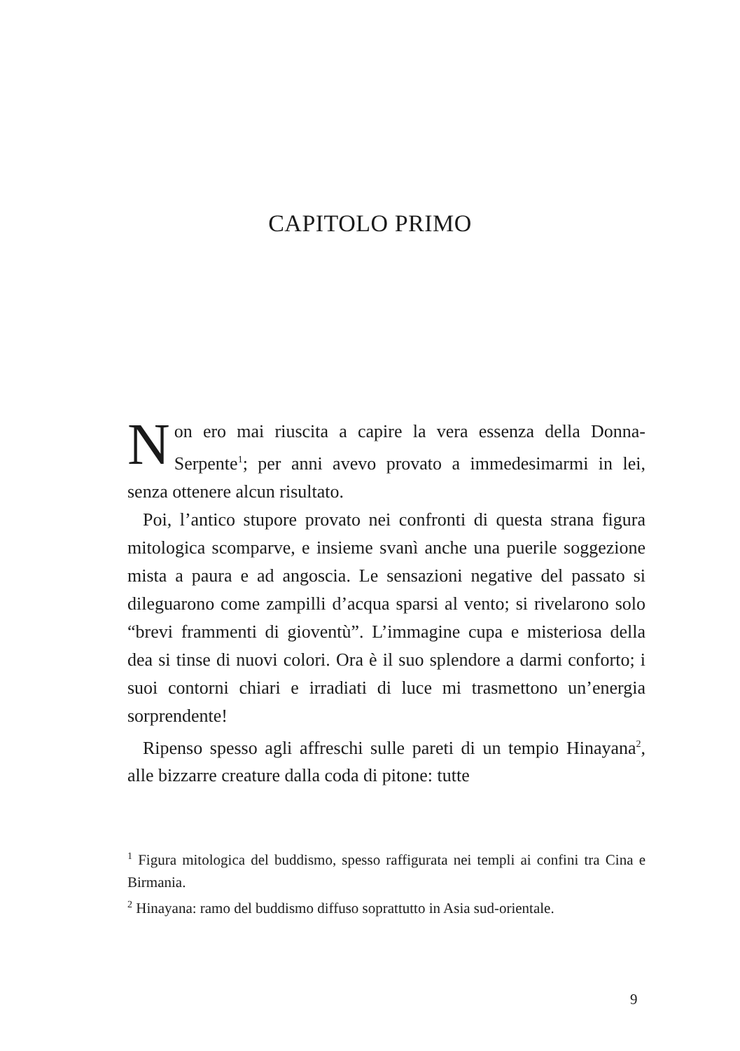CAPITOLO PRIMO
Non ero mai riuscita a capire la vera essenza della Donna-Serpente<sup>1</sup>; per anni avevo provato a immedesimarmi in lei, senza ottenere alcun risultato.
Poi, l’antico stupore provato nei confronti di questa strana figura mitologica scomparve, e insieme svanì anche una puerile soggezione mista a paura e ad angoscia. Le sensazioni negative del passato si dileguarono come zampilli d’acqua sparsi al vento; si rivelarono solo “brevi frammenti di gioventù”. L’immagine cupa e misteriosa della dea si tinse di nuovi colori. Ora è il suo splendore a darmi conforto; i suoi contorni chiari e irradiati di luce mi trasmettono un’energia sorprendente!
Ripenso spesso agli affreschi sulle pareti di un tempio Hinayana<sup>2</sup>, alle bizzarre creature dalla coda di pitone: tutte
<sup>1</sup> Figura mitologica del buddismo, spesso raffigurata nei templi ai confini tra Cina e Birmania.
<sup>2</sup> Hinayana: ramo del buddismo diffuso soprattutto in Asia sud-orientale.
9